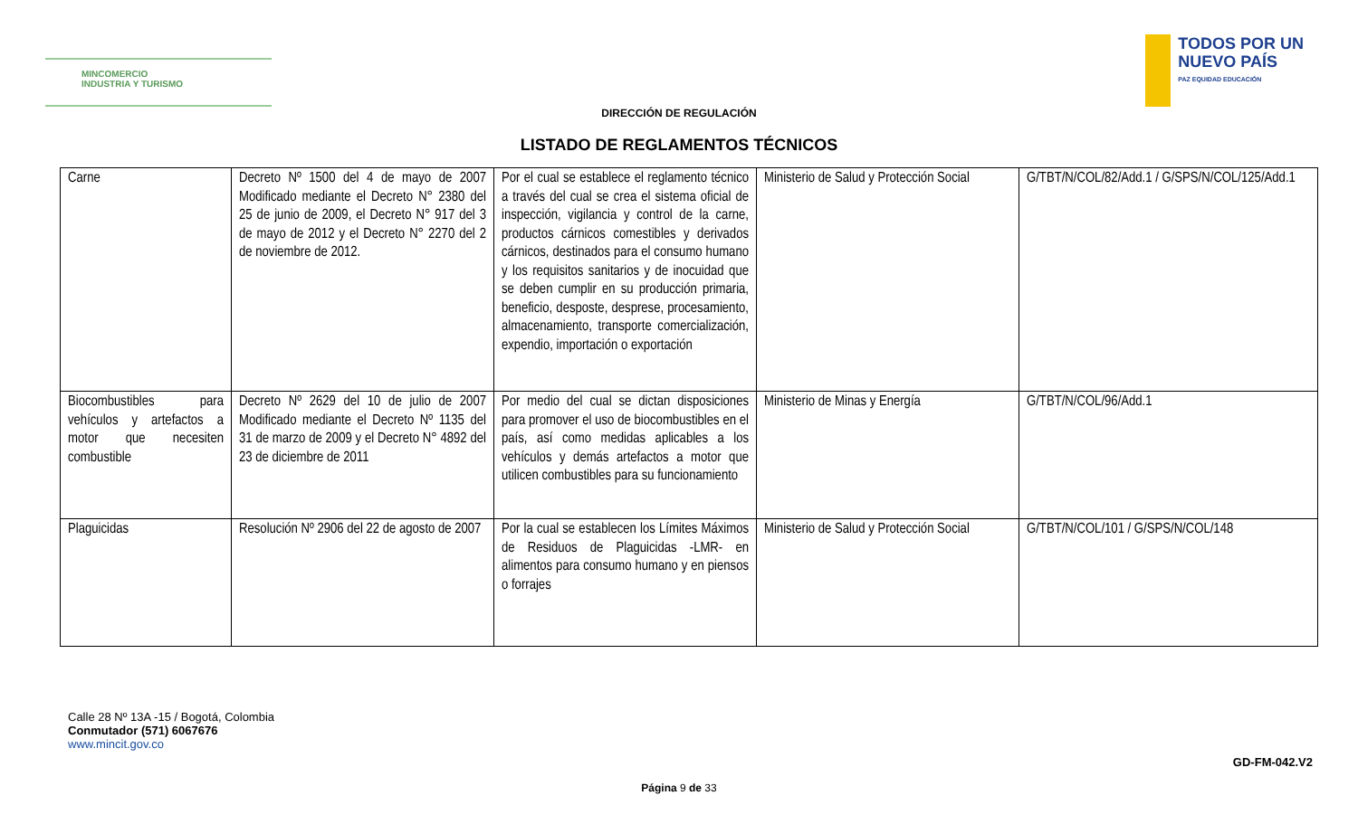MINCOMERCIO
INDUSTRIA Y TURISMO
TODOS POR UN
NUEVO PAÍS
PAZ EQUIDAD EDUCACIÓN
DIRECCIÓN DE REGULACIÓN
LISTADO DE REGLAMENTOS TÉCNICOS
| Carne | Decreto Nº 1500 del 4 de mayo de 2007 Modificado mediante el Decreto N° 2380 del 25 de junio de 2009, el Decreto N° 917 del 3 de mayo de 2012 y el Decreto N° 2270 del 2 de noviembre de 2012. | Por el cual se establece el reglamento técnico a través del cual se crea el sistema oficial de inspección, vigilancia y control de la carne, productos cárnicos comestibles y derivados cárnicos, destinados para el consumo humano y los requisitos sanitarios y de inocuidad que se deben cumplir en su producción primaria, beneficio, desposte, desprese, procesamiento, almacenamiento, transporte comercialización, expendio, importación o exportación | Ministerio de Salud y Protección Social | G/TBT/N/COL/82/Add.1 / G/SPS/N/COL/125/Add.1 |
| Biocombustibles para vehículos y artefactos a motor que necesiten combustible | Decreto Nº 2629 del 10 de julio de 2007 Modificado mediante el Decreto Nº 1135 del 31 de marzo de 2009 y el Decreto N° 4892 del 23 de diciembre de 2011 | Por medio del cual se dictan disposiciones para promover el uso de biocombustibles en el país, así como medidas aplicables a los vehículos y demás artefactos a motor que utilicen combustibles para su funcionamiento | Ministerio de Minas y Energía | G/TBT/N/COL/96/Add.1 |
| Plaguicidas | Resolución Nº 2906 del 22 de agosto de 2007 | Por la cual se establecen los Límites Máximos de Residuos de Plaguicidas -LMR- en alimentos para consumo humano y en piensos o forrajes | Ministerio de Salud y Protección Social | G/TBT/N/COL/101 / G/SPS/N/COL/148 |
Calle 28 Nº 13A -15 / Bogotá, Colombia
Conmutador (571) 6067676
www.mincit.gov.co
GD-FM-042.V2
Página 9 de 33